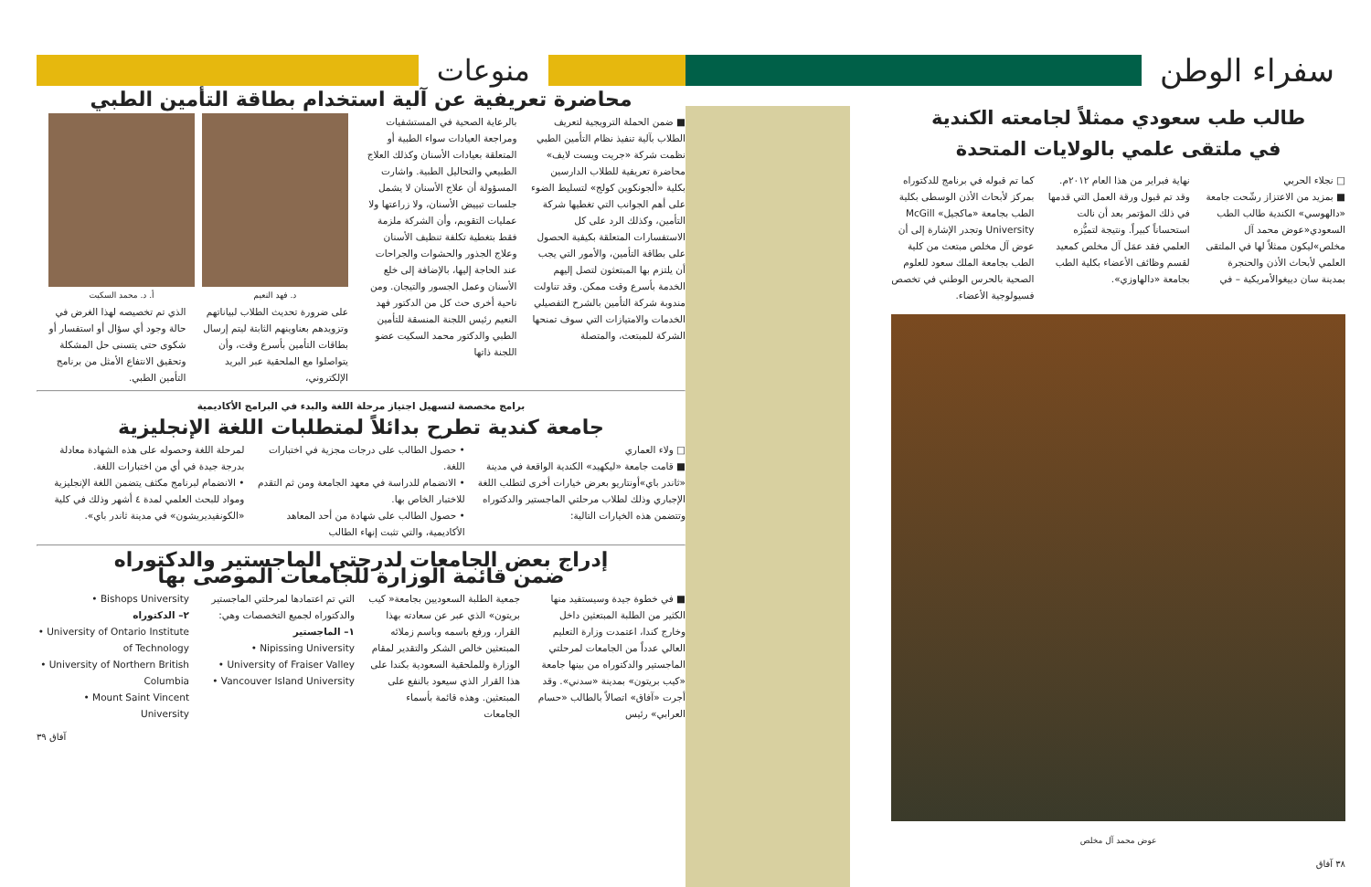سفراء الوطن
طالب طب سعودي ممثلاً لجامعته الكندية
في ملتقى علمي بالولايات المتحدة
□ نجلاء الحربي
■ بمزيد من الاعتزاز رشّحت جامعة «دالهوسي» الكندية طالب الطب السعودي«عوض محمد آل مخلص»ليكون ممثلاً لها في الملتقى العلمي لأبحاث الأذن والحنجرة بمدينة سان دييغوالأمريكية – في
نهاية فبراير من هذا العام ٢٠١٢م. وقد تم قبول ورقة العمل التي قدمها في ذلك المؤتمر بعد أن نالت استحساناً كبيراً. ونتيجة لتميُّزه العلمي فقد عمَل آل مخلص كمعيد لقسم وظائف الأعضاء بكلية الطب بجامعة «دالهاوزي».
كما تم قبوله في برنامج للدكتوراه بمركز لأبحاث الأذن الوسطى بكلية الطب بجامعة «ماكجيل» McGill University وتجدر الإشارة إلى أن عوض آل مخلص مبتعث من كلية الطب بجامعة الملك سعود للعلوم الصحية بالحرس الوطني في تخصص فسيولوجية الأعضاء.
عوض محمد آل مخلص
٣٨ آفاق
منوعات
محاضرة تعريفية عن آلية استخدام بطاقة التأمين الطبي
■ ضمن الحملة الترويجية لتعريف الطلاب بآلية تنفيذ نظام التأمين الطبي نظمت شركة «جريت ويست لايف» محاضرة تعريفية للطلاب الدارسين بكلية «ألجونكوين كولج» لتسليط الضوء على أهم الجوانب التي تغطيها شركة التأمين، وكذلك الرد على كل الاستفسارات المتعلقة بكيفية الحصول على بطاقة التأمين، والأمور التي يجب أن يلتزم بها المبتعثون لتصل إليهم الخدمة بأسرع وقت ممكن. وقد تناولت مندوبة شركة التأمين بالشرح التفصيلي الخدمات والامتيازات التي سوف تمنحها الشركة للمبتعث، والمتصلة
بالرعاية الصحية في المستشفيات ومراجعة العيادات سواء الطبية أو المتعلقة بعيادات الأسنان وكذلك العلاج الطبيعي والتحاليل الطبية. واشارت المسؤولة أن علاج الأسنان لا يشمل جلسات تبييض الأسنان، ولا زراعتها ولا عمليات التقويم، وأن الشركة ملزمة فقط بتغطية تكلفة تنظيف الأسنان وعلاج الجذور والحشوات والجراحات عند الحاجة إليها، بالإضافة إلى خلع الأسنان وعمل الجسور والتيجان. ومن ناحية أخرى حث كل من الدكتور فهد النعيم رئيس اللجنة المنسقة للتأمين الطبي والدكتور محمد السكيت عضو اللجنة ذاتها
د. فهد النعيم أ. د. محمد السكيت
على ضرورة تحديث الطلاب لبياناتهم وتزويدهم بعناوينهم الثابتة ليتم إرسال بطاقات التأمين بأسرع وقت، وأن يتواصلوا مع الملحقية عبر البريد الإلكتروني،
الذي تم تخصيصه لهذا الغرض في حالة وجود أي سؤال أو استفسار أو شكوى حتى يتسنى حل المشكلة وتحقيق الانتفاع الأمثل من برنامج التأمين الطبي.
برامج مخصصة لتسهيل اجتياز مرحلة اللغة والبدء في البرامج الأكاديمية
جامعة كندية تطرح بدائلاً لمتطلبات اللغة الإنجليزية
□ ولاء العماري
■ قامت جامعة «ليكهيد» الكندية الواقعة في مدينة «ثاندر باي»أونتاريو بعرض خيارات أخرى لتطلب اللغة الإجباري وذلك لطلاب مرحلتي الماجستير والدكتوراه وتتضمن هذه الخيارات التالية:
• حصول الطالب على درجات مجزية في اختبارات اللغة.
• الانضمام للدراسة في معهد الجامعة ومن ثم التقدم للاختبار الخاص بها.
• حصول الطالب على شهادة من أحد المعاهد الأكاديمية، والتي تثبت إنهاء الطالب
لمرحلة اللغة وحصوله على هذه الشهادة معادلة بدرجة جيدة في أي من اختبارات اللغة.
• الانضمام لبرنامج مكثف يتضمن اللغة الإنجليزية ومواد للبحث العلمي لمدة ٤ أشهر وذلك في كلية «الكونفيديريشون» في مدينة ثاندر باي».
إدراج بعض الجامعات لدرجتي الماجستير والدكتوراه
ضمن قائمة الوزارة للجامعات الموصى بها
■ في خطوة جيدة وسيستفيد منها الكثير من الطلبة المبتعثين داخل وخارج كندا، اعتمدت وزارة التعليم العالي عدداً من الجامعات لمرحلتي الماجستير والدكتوراه من بينها جامعة «كيب بريتون» بمدينة «سدني». وقد أجرت «آفاق» اتصالاً بالطالب «حسام العرابي» رئيس
جمعية الطلبة السعوديين بجامعة« كيب بريتون» الذي عبر عن سعادته بهذا القرار، ورفع باسمه وباسم زملائه المبتعثين خالص الشكر والتقدير لمقام الوزارة وللملحقية السعودية بكندا على هذا القرار الذي سيعود بالنفع على المبتعثين. وهذه قائمة بأسماء الجامعات
التي تم اعتمادها لمرحلتي الماجستير والدكتوراه لجميع التخصصات وهي:
١– الماجستير
• Nipissing University
• University of Fraiser Valley
• Vancouver Island University
• Bishops University
٢– الدكتوراه
• University of Ontario Institute of Technology
• University of Northern British Columbia
• Mount Saint Vincent University
آفاق ٣٩